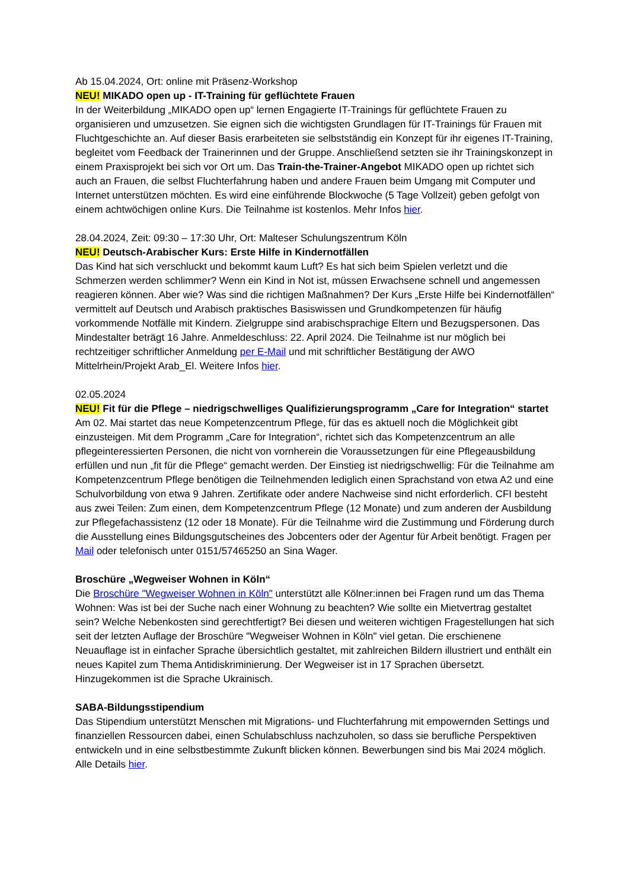Ab 15.04.2024, Ort: online mit Präsenz-Workshop
NEU! MIKADO open up - IT-Training für geflüchtete Frauen
In der Weiterbildung „MIKADO open up“ lernen Engagierte IT-Trainings für geflüchtete Frauen zu organisieren und umzusetzen. Sie eignen sich die wichtigsten Grundlagen für IT-Trainings für Frauen mit Fluchtgeschichte an. Auf dieser Basis erarbeiteten sie selbstständig ein Konzept für ihr eigenes IT-Training, begleitet vom Feedback der Trainerinnen und der Gruppe. Anschließend setzten sie ihr Trainingskonzept in einem Praxisprojekt bei sich vor Ort um. Das Train-the-Trainer-Angebot MIKADO open up richtet sich auch an Frauen, die selbst Fluchterfahrung haben und andere Frauen beim Umgang mit Computer und Internet unterstützen möchten. Es wird eine einführende Blockwoche (5 Tage Vollzeit) geben gefolgt von einem achtwöchigen online Kurs. Die Teilnahme ist kostenlos. Mehr Infos hier.
28.04.2024, Zeit: 09:30 – 17:30 Uhr, Ort: Malteser Schulungszentrum Köln
NEU! Deutsch-Arabischer Kurs: Erste Hilfe in Kindernotfällen
Das Kind hat sich verschluckt und bekommt kaum Luft? Es hat sich beim Spielen verletzt und die Schmerzen werden schlimmer? Wenn ein Kind in Not ist, müssen Erwachsene schnell und angemessen reagieren können. Aber wie? Was sind die richtigen Maßnahmen? Der Kurs „Erste Hilfe bei Kindernotfällen“ vermittelt auf Deutsch und Arabisch praktisches Basiswissen und Grundkompetenzen für häufig vorkommende Notfälle mit Kindern. Zielgruppe sind arabischsprachige Eltern und Bezugspersonen. Das Mindestalter beträgt 16 Jahre. Anmeldeschluss: 22. April 2024. Die Teilnahme ist nur möglich bei rechtzeitiger schriftlicher Anmeldung per E-Mail und mit schriftlicher Bestätigung der AWO Mittelrhein/Projekt Arab_El. Weitere Infos hier.
02.05.2024
NEU! Fit für die Pflege – niedrigschwelliges Qualifizierungsprogramm „Care for Integration“ startet
Am 02. Mai startet das neue Kompetenzcentrum Pflege, für das es aktuell noch die Möglichkeit gibt einzusteigen. Mit dem Programm „Care for Integration“, richtet sich das Kompetenzcentrum an alle pflegeinteressierten Personen, die nicht von vornherein die Voraussetzungen für eine Pflegeausbildung erfüllen und nun „fit für die Pflege“ gemacht werden. Der Einstieg ist niedrigschwellig: Für die Teilnahme am Kompetenzcentrum Pflege benötigen die Teilnehmenden lediglich einen Sprachstand von etwa A2 und eine Schulvorbildung von etwa 9 Jahren. Zertifikate oder andere Nachweise sind nicht erforderlich. CFI besteht aus zwei Teilen: Zum einen, dem Kompetenzcentrum Pflege (12 Monate) und zum anderen der Ausbildung zur Pflegefachassistenz (12 oder 18 Monate). Für die Teilnahme wird die Zustimmung und Förderung durch die Ausstellung eines Bildungsgutscheines des Jobcenters oder der Agentur für Arbeit benötigt. Fragen per Mail oder telefonisch unter 0151/57465250 an Sina Wager.
Broschüre „Wegweiser Wohnen in Köln“
Die Broschüre "Wegweiser Wohnen in Köln" unterstützt alle Kölner:innen bei Fragen rund um das Thema Wohnen: Was ist bei der Suche nach einer Wohnung zu beachten? Wie sollte ein Mietvertrag gestaltet sein? Welche Nebenkosten sind gerechtfertigt? Bei diesen und weiteren wichtigen Fragestellungen hat sich seit der letzten Auflage der Broschüre "Wegweiser Wohnen in Köln" viel getan. Die erschienene Neuauflage ist in einfacher Sprache übersichtlich gestaltet, mit zahlreichen Bildern illustriert und enthält ein neues Kapitel zum Thema Antidiskriminierung. Der Wegweiser ist in 17 Sprachen übersetzt. Hinzugekommen ist die Sprache Ukrainisch.
SABA-Bildungsstipendium
Das Stipendium unterstützt Menschen mit Migrations- und Fluchterfahrung mit empowernden Settings und finanziellen Ressourcen dabei, einen Schulabschluss nachzuholen, so dass sie berufliche Perspektiven entwickeln und in eine selbstbestimmte Zukunft blicken können. Bewerbungen sind bis Mai 2024 möglich. Alle Details hier.